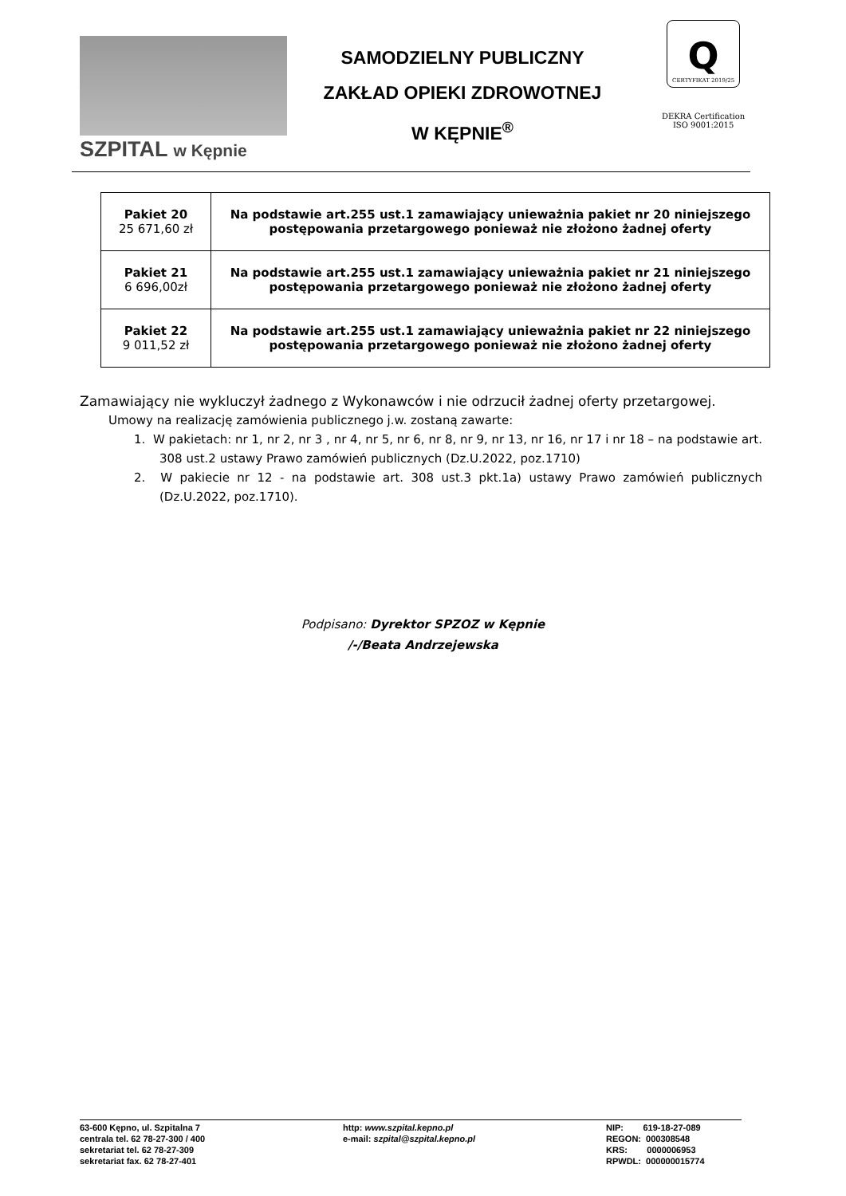SZPITAL w Kępnie
SAMODZIELNY PUBLICZNY
ZAKŁAD OPIEKI ZDROWOTNEJ
W KĘPNIE<sup>®</sup>
Q
CERTYFIKAT 2019/25
DEKRA Certification
ISO 9001:2015
| Pakiet 20 25 671,60 zł | Na podstawie art.255 ust.1 zamawiający unieważnia pakiet nr 20 niniejszego postępowania przetargowego ponieważ nie złożono żadnej oferty |
| Pakiet 21 6 696,00zł | Na podstawie art.255 ust.1 zamawiający unieważnia pakiet nr 21 niniejszego postępowania przetargowego ponieważ nie złożono żadnej oferty |
| Pakiet 22 9 011,52 zł | Na podstawie art.255 ust.1 zamawiający unieważnia pakiet nr 22 niniejszego postępowania przetargowego ponieważ nie złożono żadnej oferty |
Zamawiający nie wykluczył żadnego z Wykonawców i nie odrzucił żadnej oferty przetargowej.
Umowy na realizację zamówienia publicznego j.w. zostaną zawarte:
1. W pakietach: nr 1, nr 2, nr 3 , nr 4, nr 5, nr 6, nr 8, nr 9, nr 13, nr 16, nr 17 i nr 18 – na podstawie art. 308 ust.2 ustawy Prawo zamówień publicznych (Dz.U.2022, poz.1710)
2. W pakiecie nr 12 - na podstawie art. 308 ust.3 pkt.1a) ustawy Prawo zamówień publicznych (Dz.U.2022, poz.1710).
Podpisano: Dyrektor SPZOZ w Kępnie
/-/Beata Andrzejewska
63-600 Kępno, ul. Szpitalna 7
centrala tel. 62 78-27-300 / 400
sekretariat tel. 62 78-27-309
sekretariat fax. 62 78-27-401
http: www.szpital.kepno.pl
e-mail: szpital@szpital.kepno.pl
NIP: 619-18-27-089
REGON: 000308548
KRS: 0000006953
RPWDL: 000000015774